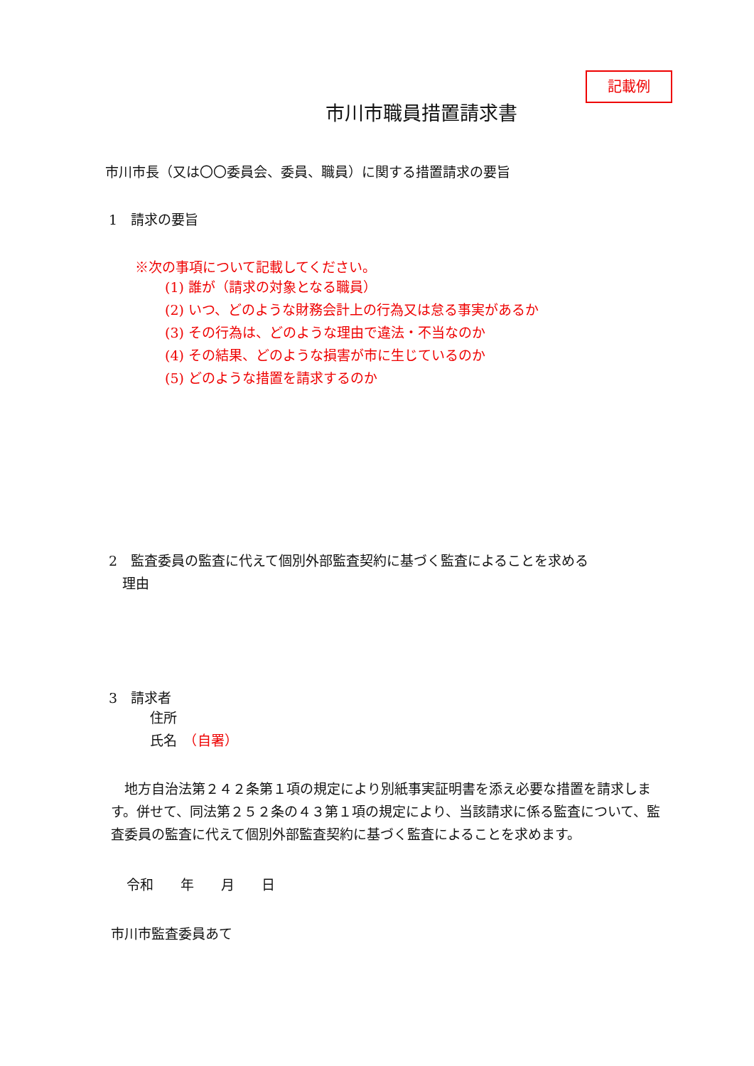記載例
市川市職員措置請求書
市川市長（又は〇〇委員会、委員、職員）に関する措置請求の要旨
1　請求の要旨
※次の事項について記載してください。
(1) 誰が（請求の対象となる職員）
(2) いつ、どのような財務会計上の行為又は怠る事実があるか
(3) その行為は、どのような理由で違法・不当なのか
(4) その結果、どのような損害が市に生じているのか
(5) どのような措置を請求するのか
2　監査委員の監査に代えて個別外部監査契約に基づく監査によることを求める
　理由
3　請求者
住所
氏名　（自署）
　地方自治法第２４２条第１項の規定により別紙事実証明書を添え必要な措置を請求します。併せて、同法第２５２条の４３第１項の規定により、当該請求に係る監査について、監査委員の監査に代えて個別外部監査契約に基づく監査によることを求めます。
令和　　年　　月　　日
市川市監査委員あて